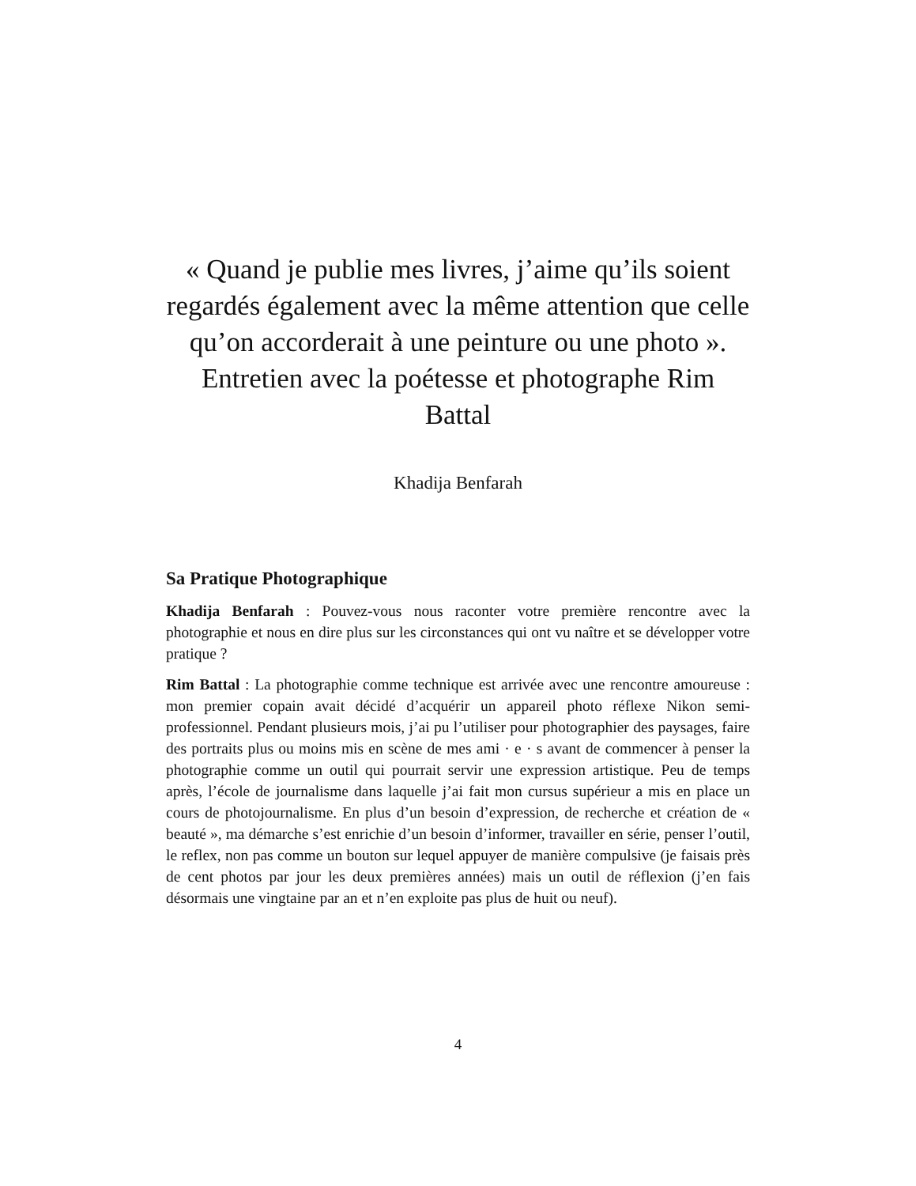« Quand je publie mes livres, j’aime qu’ils soient regardés également avec la même attention que celle qu’on accorderait à une peinture ou une photo ». Entretien avec la poétesse et photographe Rim Battal
Khadija Benfarah
Sa Pratique Photographique
Khadija Benfarah : Pouvez-vous nous raconter votre première rencontre avec la photographie et nous en dire plus sur les circonstances qui ont vu naître et se développer votre pratique ?
Rim Battal : La photographie comme technique est arrivée avec une rencontre amoureuse : mon premier copain avait décidé d’acquérir un appareil photo réflexe Nikon semi-professionnel. Pendant plusieurs mois, j’ai pu l’utiliser pour photographier des paysages, faire des portraits plus ou moins mis en scène de mes ami · e · s avant de commencer à penser la photographie comme un outil qui pourrait servir une expression artistique. Peu de temps après, l’école de journalisme dans laquelle j’ai fait mon cursus supérieur a mis en place un cours de photojournalisme. En plus d’un besoin d’expression, de recherche et création de « beauté », ma démarche s’est enrichie d’un besoin d’informer, travailler en série, penser l’outil, le reflex, non pas comme un bouton sur lequel appuyer de manière compulsive (je faisais près de cent photos par jour les deux premières années) mais un outil de réflexion (j’en fais désormais une vingtaine par an et n’en exploite pas plus de huit ou neuf).
4